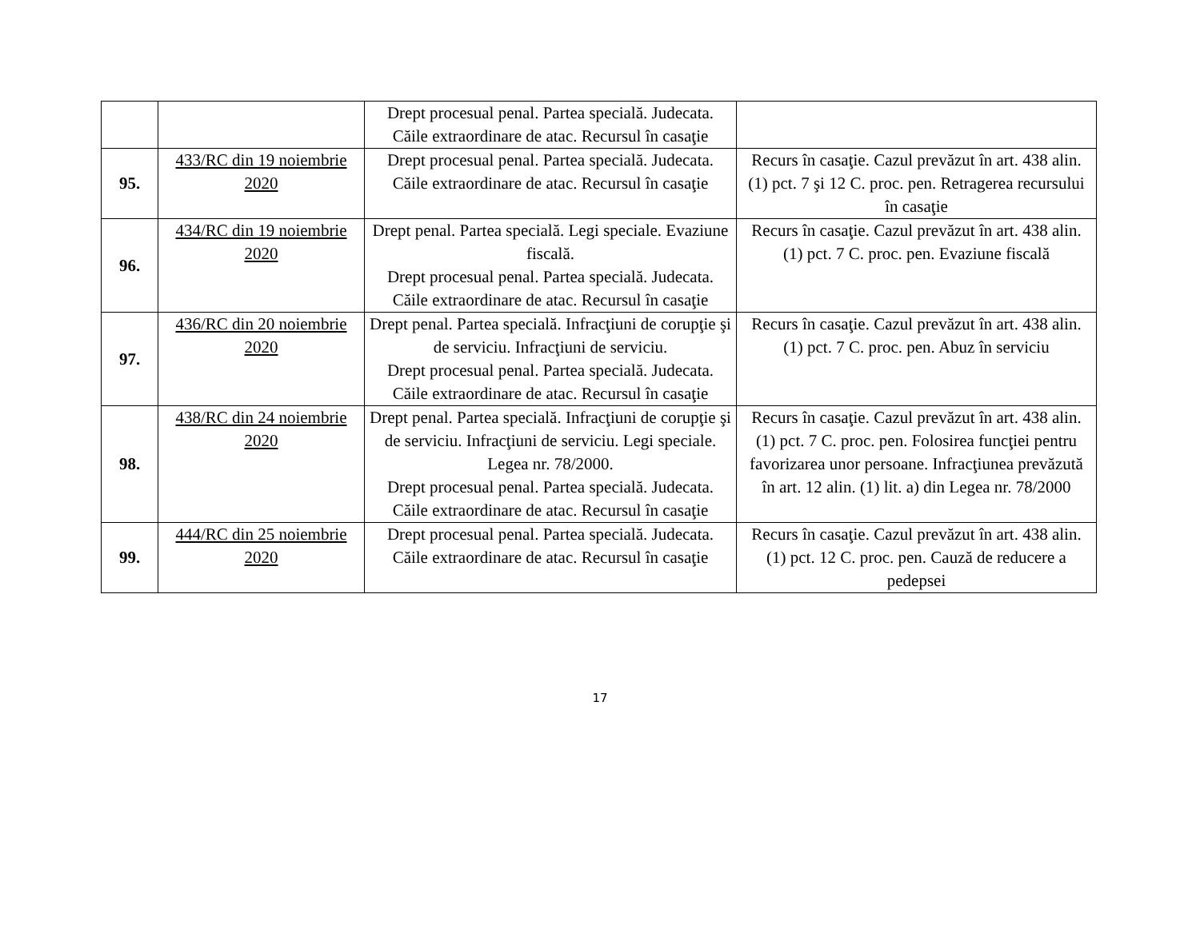| | | Drept procesual penal. Partea specială. Judecata. Căile extraordinare de atac. Recursul în casaţie | |
| 95. | 433/RC din 19 noiembrie 2020 | Drept procesual penal. Partea specială. Judecata. Căile extraordinare de atac. Recursul în casaţie | Recurs în casaţie. Cazul prevăzut în art. 438 alin. (1) pct. 7 şi 12 C. proc. pen. Retragerea recursului în casaţie |
| 96. | 434/RC din 19 noiembrie 2020 | Drept penal. Partea specială. Legi speciale. Evaziune fiscală. Drept procesual penal. Partea specială. Judecata. Căile extraordinare de atac. Recursul în casaţie | Recurs în casaţie. Cazul prevăzut în art. 438 alin. (1) pct. 7 C. proc. pen. Evaziune fiscală |
| 97. | 436/RC din 20 noiembrie 2020 | Drept penal. Partea specială. Infracţiuni de corupţie şi de serviciu. Infracţiuni de serviciu. Drept procesual penal. Partea specială. Judecata. Căile extraordinare de atac. Recursul în casaţie | Recurs în casaţie. Cazul prevăzut în art. 438 alin. (1) pct. 7 C. proc. pen. Abuz în serviciu |
| 98. | 438/RC din 24 noiembrie 2020 | Drept penal. Partea specială. Infracţiuni de corupţie şi de serviciu. Infracţiuni de serviciu. Legi speciale. Legea nr. 78/2000. Drept procesual penal. Partea specială. Judecata. Căile extraordinare de atac. Recursul în casaţie | Recurs în casaţie. Cazul prevăzut în art. 438 alin. (1) pct. 7 C. proc. pen. Folosirea funcţiei pentru favorizarea unor persoane. Infracţiunea prevăzută în art. 12 alin. (1) lit. a) din Legea nr. 78/2000 |
| 99. | 444/RC din 25 noiembrie 2020 | Drept procesual penal. Partea specială. Judecata. Căile extraordinare de atac. Recursul în casaţie | Recurs în casaţie. Cazul prevăzut în art. 438 alin. (1) pct. 12 C. proc. pen. Cauză de reducere a pedepsei |
17